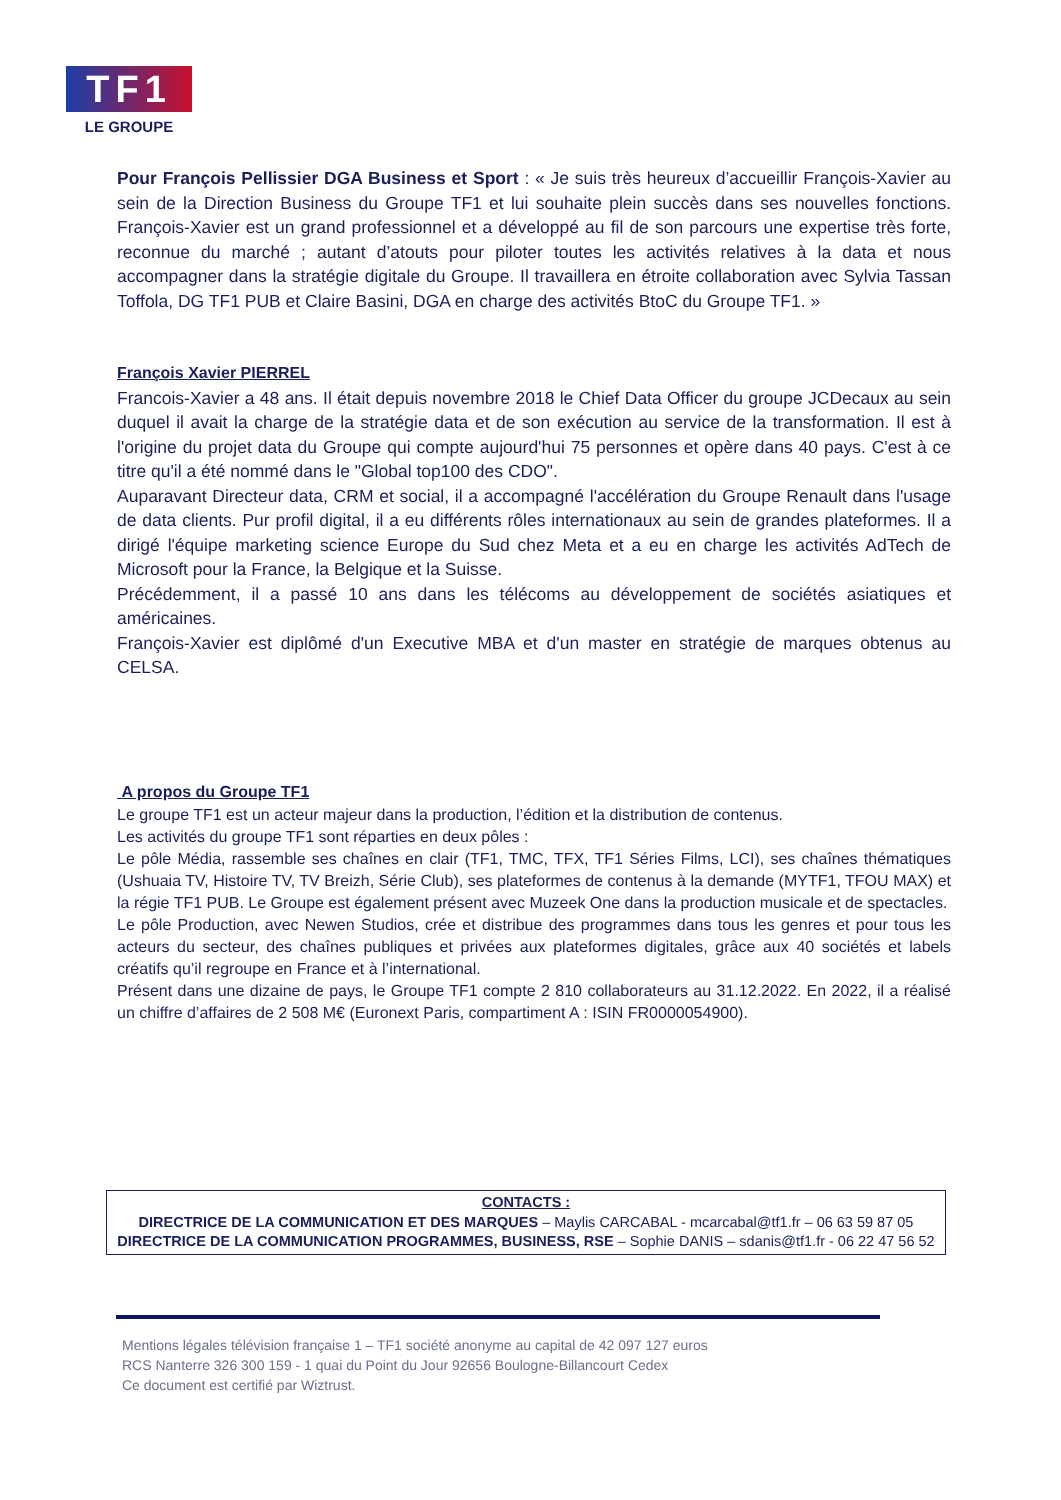TF1
LE GROUPE
Pour François Pellissier DGA Business et Sport : « Je suis très heureux d’accueillir François-Xavier au sein de la Direction Business du Groupe TF1 et lui souhaite plein succès dans ses nouvelles fonctions. François-Xavier est un grand professionnel et a développé au fil de son parcours une expertise très forte, reconnue du marché ; autant d’atouts pour piloter toutes les activités relatives à la data et nous accompagner dans la stratégie digitale du Groupe. Il travaillera en étroite collaboration avec Sylvia Tassan Toffola, DG TF1 PUB et Claire Basini, DGA en charge des activités BtoC du Groupe TF1. »
François Xavier PIERREL
Francois-Xavier a 48 ans. Il était depuis novembre 2018 le Chief Data Officer du groupe JCDecaux au sein duquel il avait la charge de la stratégie data et de son exécution au service de la transformation. Il est à l'origine du projet data du Groupe qui compte aujourd'hui 75 personnes et opère dans 40 pays. C'est à ce titre qu'il a été nommé dans le "Global top100 des CDO".
Auparavant Directeur data, CRM et social, il a accompagné l'accélération du Groupe Renault dans l'usage de data clients. Pur profil digital, il a eu différents rôles internationaux au sein de grandes plateformes. Il a dirigé l'équipe marketing science Europe du Sud chez Meta et a eu en charge les activités AdTech de Microsoft pour la France, la Belgique et la Suisse.
Précédemment, il a passé 10 ans dans les télécoms au développement de sociétés asiatiques et américaines.
François-Xavier est diplômé d'un Executive MBA et d'un master en stratégie de marques obtenus au CELSA.
A propos du Groupe TF1
Le groupe TF1 est un acteur majeur dans la production, l’édition et la distribution de contenus.
Les activités du groupe TF1 sont réparties en deux pôles :
Le pôle Média, rassemble ses chaînes en clair (TF1, TMC, TFX, TF1 Séries Films, LCI), ses chaînes thématiques (Ushuaia TV, Histoire TV, TV Breizh, Série Club), ses plateformes de contenus à la demande (MYTF1, TFOU MAX) et la régie TF1 PUB. Le Groupe est également présent avec Muzeek One dans la production musicale et de spectacles.
Le pôle Production, avec Newen Studios, crée et distribue des programmes dans tous les genres et pour tous les acteurs du secteur, des chaînes publiques et privées aux plateformes digitales, grâce aux 40 sociétés et labels créatifs qu’il regroupe en France et à l’international.
Présent dans une dizaine de pays, le Groupe TF1 compte 2 810 collaborateurs au 31.12.2022. En 2022, il a réalisé un chiffre d’affaires de 2 508 M€ (Euronext Paris, compartiment A : ISIN FR0000054900).
CONTACTS :
DIRECTRICE DE LA COMMUNICATION ET DES MARQUES – Maylis CARCABAL - mcarcabal@tf1.fr – 06 63 59 87 05
DIRECTRICE DE LA COMMUNICATION PROGRAMMES, BUSINESS, RSE – Sophie DANIS – sdanis@tf1.fr - 06 22 47 56 52
Mentions légales télévision française 1 – TF1 société anonyme au capital de 42 097 127 euros
RCS Nanterre 326 300 159 - 1 quai du Point du Jour 92656 Boulogne-Billancourt Cedex
Ce document est certifié par Wiztrust.